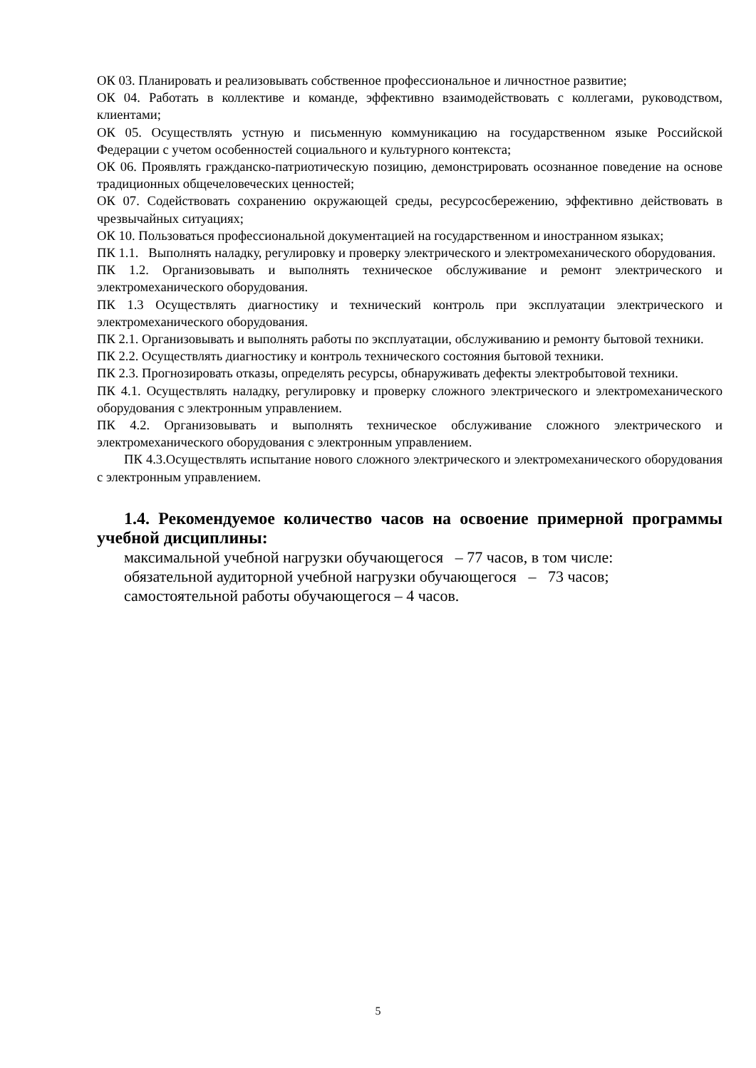ОК 03. Планировать и реализовывать собственное профессиональное и личностное развитие;
ОК 04. Работать в коллективе и команде, эффективно взаимодействовать с коллегами, руководством, клиентами;
ОК 05. Осуществлять устную и письменную коммуникацию на государственном языке Российской Федерации с учетом особенностей социального и культурного контекста;
ОК 06. Проявлять гражданско-патриотическую позицию, демонстрировать осознанное поведение на основе традиционных общечеловеческих ценностей;
ОК 07. Содействовать сохранению окружающей среды, ресурсосбережению, эффективно действовать в чрезвычайных ситуациях;
ОК 10. Пользоваться профессиональной документацией на государственном и иностранном языках;
ПК 1.1. Выполнять наладку, регулировку и проверку электрического и электромеханического оборудования.
ПК 1.2. Организовывать и выполнять техническое обслуживание и ремонт электрического и электромеханического оборудования.
ПК 1.3 Осуществлять диагностику и технический контроль при эксплуатации электрического и электромеханического оборудования.
ПК 2.1. Организовывать и выполнять работы по эксплуатации, обслуживанию и ремонту бытовой техники.
ПК 2.2. Осуществлять диагностику и контроль технического состояния бытовой техники.
ПК 2.3. Прогнозировать отказы, определять ресурсы, обнаруживать дефекты электробытовой техники.
ПК 4.1. Осуществлять наладку, регулировку и проверку сложного электрического и электромеханического оборудования с электронным управлением.
ПК 4.2. Организовывать и выполнять техническое обслуживание сложного электрического и электромеханического оборудования с электронным управлением.
ПК 4.3.Осуществлять испытание нового сложного электрического и электромеханического оборудования с электронным управлением.
1.4. Рекомендуемое количество часов на освоение примерной программы учебной дисциплины:
максимальной учебной нагрузки обучающегося – 77 часов, в том числе:
обязательной аудиторной учебной нагрузки обучающегося – 73 часов;
самостоятельной работы обучающегося – 4 часов.
5